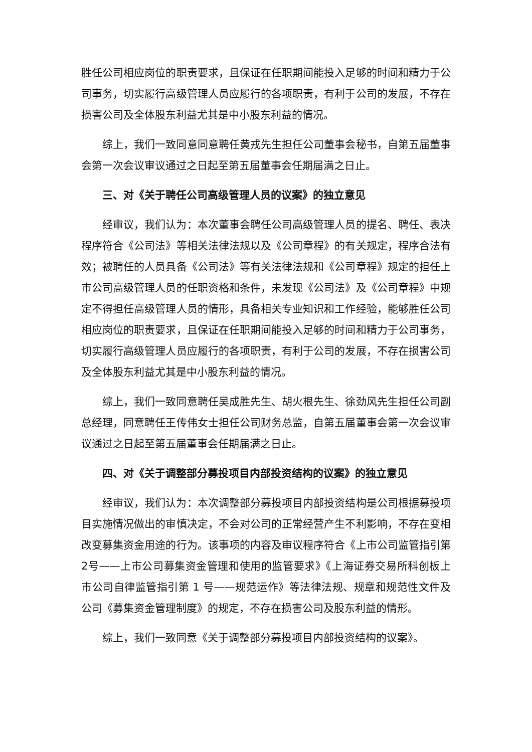胜任公司相应岗位的职责要求，且保证在任职期间能投入足够的时间和精力于公司事务，切实履行高级管理人员应履行的各项职责，有利于公司的发展，不存在损害公司及全体股东利益尤其是中小股东利益的情况。
综上，我们一致同意同意聘任黄戎先生担任公司董事会秘书，自第五届董事会第一次会议审议通过之日起至第五届董事会任期届满之日止。
三、对《关于聘任公司高级管理人员的议案》的独立意见
经审议，我们认为：本次董事会聘任公司高级管理人员的提名、聘任、表决程序符合《公司法》等相关法律法规以及《公司章程》的有关规定，程序合法有效；被聘任的人员具备《公司法》等有关法律法规和《公司章程》规定的担任上市公司高级管理人员的任职资格和条件，未发现《公司法》及《公司章程》中规定不得担任高级管理人员的情形，具备相关专业知识和工作经验，能够胜任公司相应岗位的职责要求，且保证在任职期间能投入足够的时间和精力于公司事务，切实履行高级管理人员应履行的各项职责，有利于公司的发展，不存在损害公司及全体股东利益尤其是中小股东利益的情况。
综上，我们一致同意聘任吴成胜先生、胡火根先生、徐劲风先生担任公司副总经理，同意聘任王传伟女士担任公司财务总监，自第五届董事会第一次会议审议通过之日起至第五届董事会任期届满之日止。
四、对《关于调整部分募投项目内部投资结构的议案》的独立意见
经审议，我们认为：本次调整部分募投项目内部投资结构是公司根据募投项目实施情况做出的审慎决定，不会对公司的正常经营产生不利影响，不存在变相改变募集资金用途的行为。该事项的内容及审议程序符合《上市公司监管指引第2号——上市公司募集资金管理和使用的监管要求》《上海证券交易所科创板上市公司自律监管指引第 1 号——规范运作》等法律法规、规章和规范性文件及公司《募集资金管理制度》的规定，不存在损害公司及股东利益的情形。
综上，我们一致同意《关于调整部分募投项目内部投资结构的议案》。